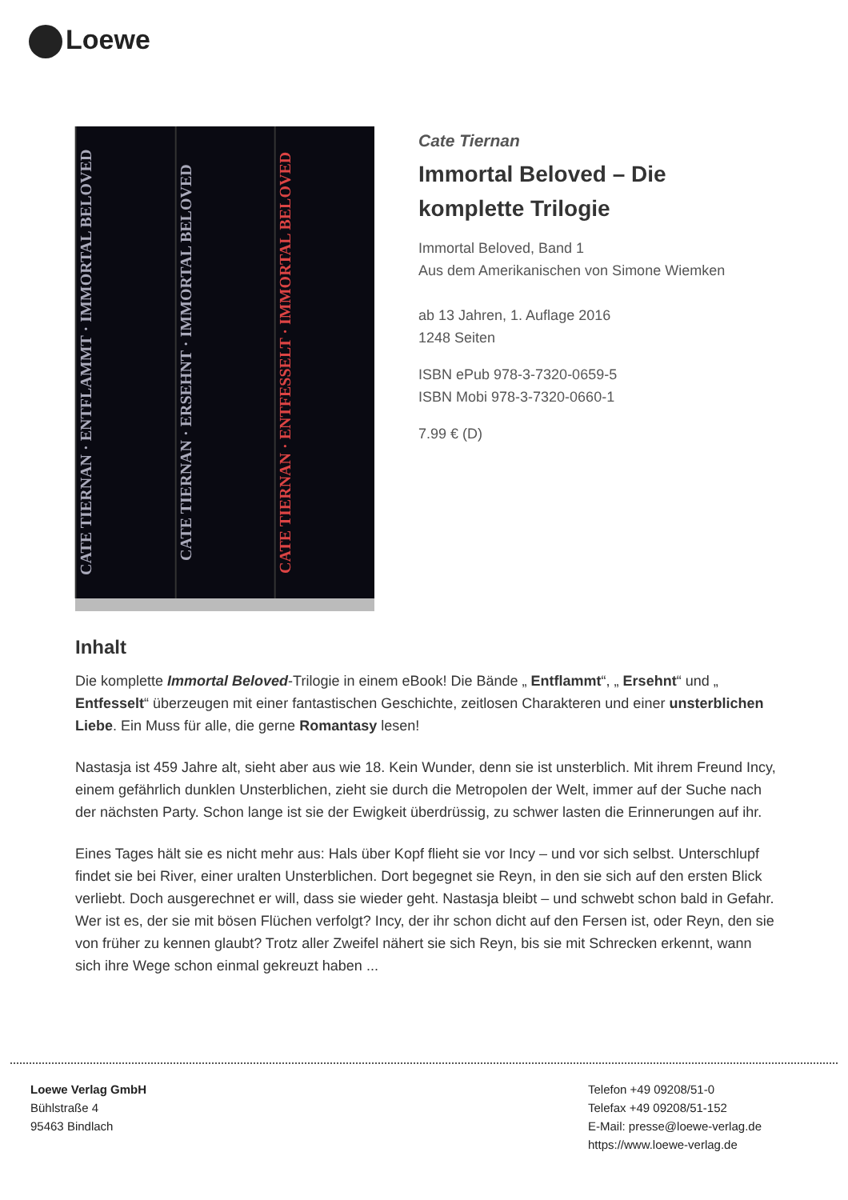Loewe
CATE TIERNAN · ENTFLAMMT · IMMORTAL BELOVED
CATE TIERNAN · ERSEHNT · IMMORTAL BELOVED
CATE TIERNAN · ENTFESSELT · IMMORTAL BELOVED
Cate Tiernan
Immortal Beloved – Die komplette Trilogie
Immortal Beloved, Band 1
Aus dem Amerikanischen von Simone Wiemken
ab 13 Jahren, 1. Auflage 2016
1248 Seiten
ISBN ePub 978-3-7320-0659-5
ISBN Mobi 978-3-7320-0660-1
7.99 € (D)
Inhalt
Die komplette Immortal Beloved-Trilogie in einem eBook! Die Bände „ Entflammt“, „ Ersehnt“ und „ Entfesselt“ überzeugen mit einer fantastischen Geschichte, zeitlosen Charakteren und einer unsterblichen Liebe. Ein Muss für alle, die gerne Romantasy lesen!
Nastasja ist 459 Jahre alt, sieht aber aus wie 18. Kein Wunder, denn sie ist unsterblich. Mit ihrem Freund Incy, einem gefährlich dunklen Unsterblichen, zieht sie durch die Metropolen der Welt, immer auf der Suche nach der nächsten Party. Schon lange ist sie der Ewigkeit überdrüssig, zu schwer lasten die Erinnerungen auf ihr.
Eines Tages hält sie es nicht mehr aus: Hals über Kopf flieht sie vor Incy – und vor sich selbst. Unterschlupf findet sie bei River, einer uralten Unsterblichen. Dort begegnet sie Reyn, in den sie sich auf den ersten Blick verliebt. Doch ausgerechnet er will, dass sie wieder geht. Nastasja bleibt – und schwebt schon bald in Gefahr. Wer ist es, der sie mit bösen Flüchen verfolgt? Incy, der ihr schon dicht auf den Fersen ist, oder Reyn, den sie von früher zu kennen glaubt? Trotz aller Zweifel nähert sie sich Reyn, bis sie mit Schrecken erkennt, wann sich ihre Wege schon einmal gekreuzt haben ...
Loewe Verlag GmbH
Bühlstraße 4
95463 Bindlach
Telefon +49 09208/51-0
Telefax +49 09208/51-152
E-Mail: presse@loewe-verlag.de
https://www.loewe-verlag.de